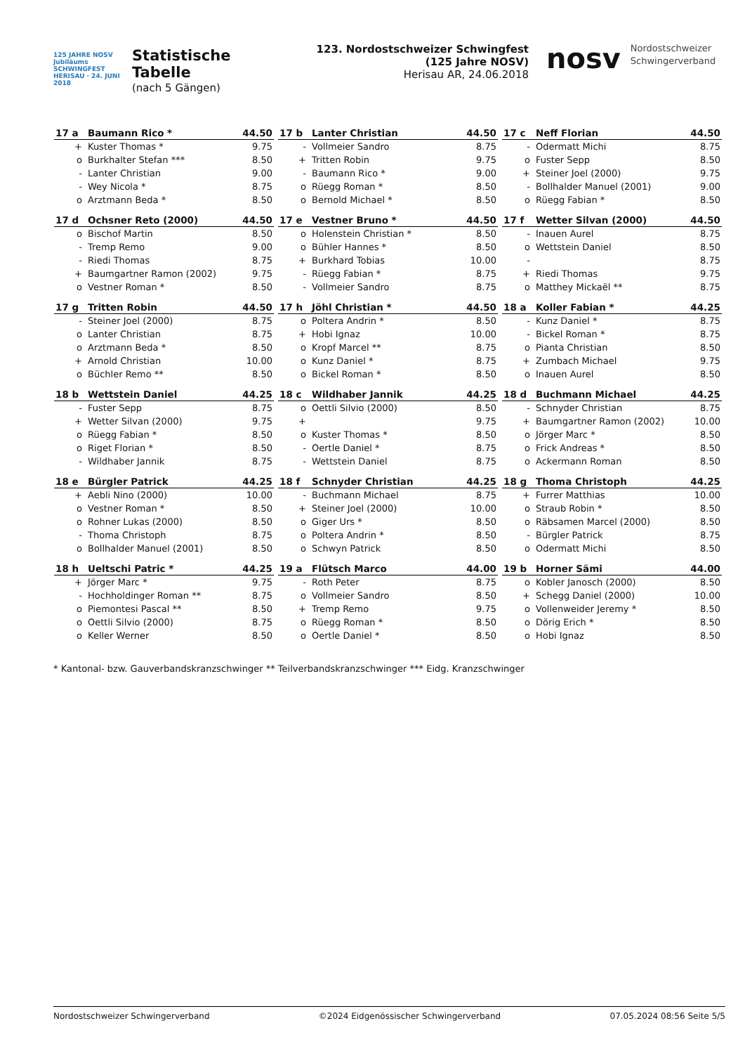125 JAHRE NOSV
Jubiläums SCHWINGFEST
HERISAU · 24. JUNI 2018
Statistische Tabelle
(nach 5 Gängen)
123. Nordostschweizer Schwingfest (125 Jahre NOSV)
Herisau AR, 24.06.2018
nosv Nordostschweizer
Schwingerverband
| 17 a | Baumann Rico * | 44.50 |
| --- | --- | --- |
| + | Kuster Thomas * | 9.75 |
| o | Burkhalter Stefan *** | 8.50 |
| - | Lanter Christian | 9.00 |
| - | Wey Nicola * | 8.75 |
| o | Arztmann Beda * | 8.50 |
| 17 b | Lanter Christian | 44.50 |
| --- | --- | --- |
| - | Vollmeier Sandro | 8.75 |
| + | Tritten Robin | 9.75 |
| - | Baumann Rico * | 9.00 |
| o | Rüegg Roman * | 8.50 |
| o | Bernold Michael * | 8.50 |
| 17 c | Neff Florian | 44.50 |
| --- | --- | --- |
| - | Odermatt Michi | 8.75 |
| o | Fuster Sepp | 8.50 |
| + | Steiner Joel (2000) | 9.75 |
| - | Bollhalder Manuel (2001) | 9.00 |
| o | Rüegg Fabian * | 8.50 |
| 17 d | Ochsner Reto (2000) | 44.50 |
| --- | --- | --- |
| o | Bischof Martin | 8.50 |
| - | Tremp Remo | 9.00 |
| - | Riedi Thomas | 8.75 |
| + | Baumgartner Ramon (2002) | 9.75 |
| o | Vestner Roman * | 8.50 |
| 17 e | Vestner Bruno * | 44.50 |
| --- | --- | --- |
| o | Holenstein Christian * | 8.50 |
| o | Bühler Hannes * | 8.50 |
| + | Burkhard Tobias | 10.00 |
| - | Rüegg Fabian * | 8.75 |
| - | Vollmeier Sandro | 8.75 |
| 17 f | Wetter Silvan (2000) | 44.50 |
| --- | --- | --- |
| - | Inauen Aurel | 8.75 |
| o | Wettstein Daniel | 8.50 |
| - | | 8.75 |
| + | Riedi Thomas | 9.75 |
| o | Matthey Mickaël ** | 8.75 |
| 17 g | Tritten Robin | 44.50 |
| --- | --- | --- |
| - | Steiner Joel (2000) | 8.75 |
| o | Lanter Christian | 8.75 |
| o | Arztmann Beda * | 8.50 |
| + | Arnold Christian | 10.00 |
| o | Büchler Remo ** | 8.50 |
| 17 h | Jöhl Christian * | 44.50 |
| --- | --- | --- |
| o | Poltera Andrin * | 8.50 |
| + | Hobi Ignaz | 10.00 |
| o | Kropf Marcel ** | 8.75 |
| o | Kunz Daniel * | 8.75 |
| o | Bickel Roman * | 8.50 |
| 18 a | Koller Fabian * | 44.25 |
| --- | --- | --- |
| - | Kunz Daniel * | 8.75 |
| - | Bickel Roman * | 8.75 |
| o | Pianta Christian | 8.50 |
| + | Zumbach Michael | 9.75 |
| o | Inauen Aurel | 8.50 |
| 18 b | Wettstein Daniel | 44.25 |
| --- | --- | --- |
| - | Fuster Sepp | 8.75 |
| + | Wetter Silvan (2000) | 9.75 |
| o | Rüegg Fabian * | 8.50 |
| o | Riget Florian * | 8.50 |
| - | Wildhaber Jannik | 8.75 |
| 18 c | Wildhaber Jannik | 44.25 |
| --- | --- | --- |
| o | Oettli Silvio (2000) | 8.50 |
| + | | 9.75 |
| o | Kuster Thomas * | 8.50 |
| - | Oertle Daniel * | 8.75 |
| - | Wettstein Daniel | 8.75 |
| 18 d | Buchmann Michael | 44.25 |
| --- | --- | --- |
| - | Schnyder Christian | 8.75 |
| + | Baumgartner Ramon (2002) | 10.00 |
| o | Jörger Marc * | 8.50 |
| o | Frick Andreas * | 8.50 |
| o | Ackermann Roman | 8.50 |
| 18 e | Bürgler Patrick | 44.25 |
| --- | --- | --- |
| + | Aebli Nino (2000) | 10.00 |
| o | Vestner Roman * | 8.50 |
| o | Rohner Lukas (2000) | 8.50 |
| - | Thoma Christoph | 8.75 |
| o | Bollhalder Manuel (2001) | 8.50 |
| 18 f | Schnyder Christian | 44.25 |
| --- | --- | --- |
| - | Buchmann Michael | 8.75 |
| + | Steiner Joel (2000) | 10.00 |
| o | Giger Urs * | 8.50 |
| o | Poltera Andrin * | 8.50 |
| o | Schwyn Patrick | 8.50 |
| 18 g | Thoma Christoph | 44.25 |
| --- | --- | --- |
| + | Furrer Matthias | 10.00 |
| o | Straub Robin * | 8.50 |
| o | Räbsamen Marcel (2000) | 8.50 |
| - | Bürgler Patrick | 8.75 |
| o | Odermatt Michi | 8.50 |
| 18 h | Ueltschi Patric * | 44.25 |
| --- | --- | --- |
| + | Jörger Marc * | 9.75 |
| - | Hochholdinger Roman ** | 8.75 |
| o | Piemontesi Pascal ** | 8.50 |
| o | Oettli Silvio (2000) | 8.75 |
| o | Keller Werner | 8.50 |
| 19 a | Flütsch Marco | 44.00 |
| --- | --- | --- |
| - | Roth Peter | 8.75 |
| o | Vollmeier Sandro | 8.50 |
| + | Tremp Remo | 9.75 |
| o | Rüegg Roman * | 8.50 |
| o | Oertle Daniel * | 8.50 |
| 19 b | Horner Sämi | 44.00 |
| --- | --- | --- |
| o | Kobler Janosch (2000) | 8.50 |
| + | Schegg Daniel (2000) | 10.00 |
| o | Vollenweider Jeremy * | 8.50 |
| o | Dörig Erich * | 8.50 |
| o | Hobi Ignaz | 8.50 |
* Kantonal- bzw. Gauverbandskranzschwinger ** Teilverbandskranzschwinger *** Eidg. Kranzschwinger
Nordostschweizer Schwingerverband ©2024 Eidgenössischer Schwingerverband 07.05.2024 08:56 Seite 5/5